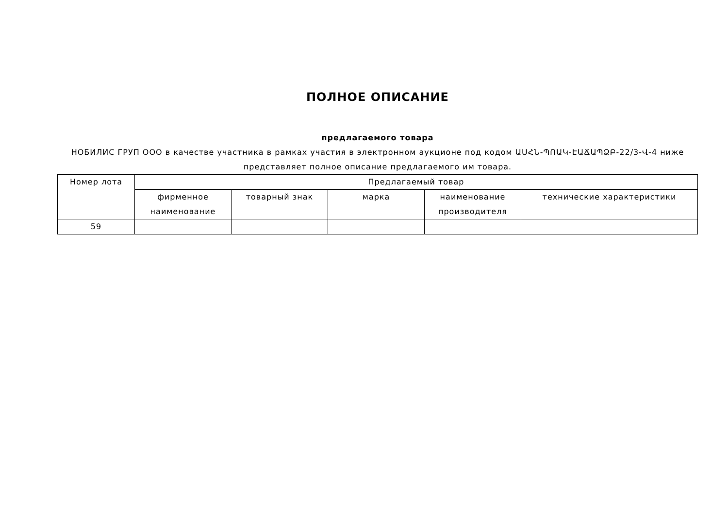ПОЛНОЕ ОПИСАНИЕ
предлагаемого товара
НОБИЛИС ГРУП ООО в качестве участника в рамках участия в электронном аукционе под кодом ԱՍՀՆ-ՊՈԱԿ-ԷԱՃԱՊՁԲ-22/3-Վ-4 ниже представляет полное описание предлагаемого им товара.
| Номер лота | Предлагаемый товар | | | | |
| --- | --- | --- | --- | --- | --- |
| | фирменное наименование | товарный знак | марка | наименование производителя | технические характеристики |
| 59 | | | | | |